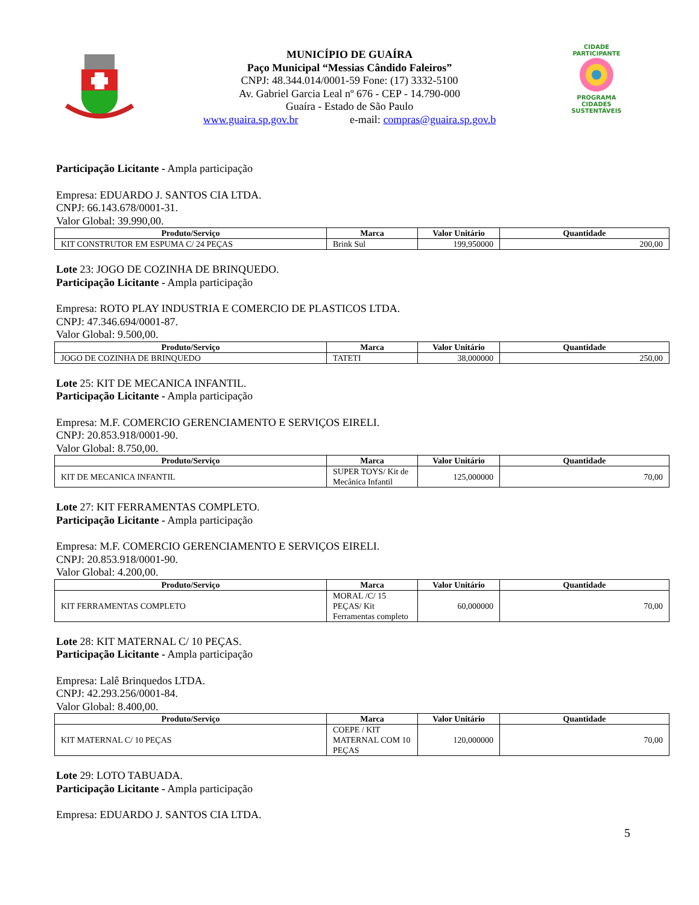MUNICÍPIO DE GUAÍRA
Paço Municipal “Messias Cândido Faleiros”
CNPJ: 48.344.014/0001-59 Fone: (17) 3332-5100
Av. Gabriel Garcia Leal nº 676 - CEP - 14.790-000
Guaíra - Estado de São Paulo
www.guaira.sp.gov.br e-mail: compras@guaira.sp.gov.b
CIDADE PARTICIPANTE
PROGRAMA
CIDADES
SUSTENTÁVEIS
Participação Licitante - Ampla participação
Empresa: EDUARDO J. SANTOS CIA LTDA.
CNPJ: 66.143.678/0001-31.
Valor Global: 39.990,00.
| Produto/Serviço | Marca | Valor Unitário | Quantidade |
| --- | --- | --- | --- |
| KIT CONSTRUTOR EM ESPUMA C/ 24 PEÇAS | Brink Sul | 199,950000 | 200,00 |
Lote 23: JOGO DE COZINHA DE BRINQUEDO.
Participação Licitante - Ampla participação
Empresa: ROTO PLAY INDUSTRIA E COMERCIO DE PLASTICOS LTDA.
CNPJ: 47.346.694/0001-87.
Valor Global: 9.500,00.
| Produto/Serviço | Marca | Valor Unitário | Quantidade |
| --- | --- | --- | --- |
| JOGO DE COZINHA DE BRINQUEDO | TATETI | 38,000000 | 250,00 |
Lote 25: KIT DE MECANICA INFANTIL.
Participação Licitante - Ampla participação
Empresa: M.F. COMERCIO GERENCIAMENTO E SERVIÇOS EIRELI.
CNPJ: 20.853.918/0001-90.
Valor Global: 8.750,00.
| Produto/Serviço | Marca | Valor Unitário | Quantidade |
| --- | --- | --- | --- |
| KIT DE MECANICA INFANTIL | SUPER TOYS/ Kit de Mecânica Infantil | 125,000000 | 70,00 |
Lote 27: KIT FERRAMENTAS COMPLETO.
Participação Licitante - Ampla participação
Empresa: M.F. COMERCIO GERENCIAMENTO E SERVIÇOS EIRELI.
CNPJ: 20.853.918/0001-90.
Valor Global: 4.200,00.
| Produto/Serviço | Marca | Valor Unitário | Quantidade |
| --- | --- | --- | --- |
| KIT FERRAMENTAS COMPLETO | MORAL /C/ 15 PEÇAS/ Kit Ferramentas completo | 60,000000 | 70,00 |
Lote 28: KIT MATERNAL C/ 10 PEÇAS.
Participação Licitante - Ampla participação
Empresa: Lalê Brinquedos LTDA.
CNPJ: 42.293.256/0001-84.
Valor Global: 8.400,00.
| Produto/Serviço | Marca | Valor Unitário | Quantidade |
| --- | --- | --- | --- |
| KIT MATERNAL C/ 10 PEÇAS | COEPE / KIT MATERNAL COM 10 PEÇAS | 120,000000 | 70,00 |
Lote 29: LOTO TABUADA.
Participação Licitante - Ampla participação
Empresa: EDUARDO J. SANTOS CIA LTDA.
5